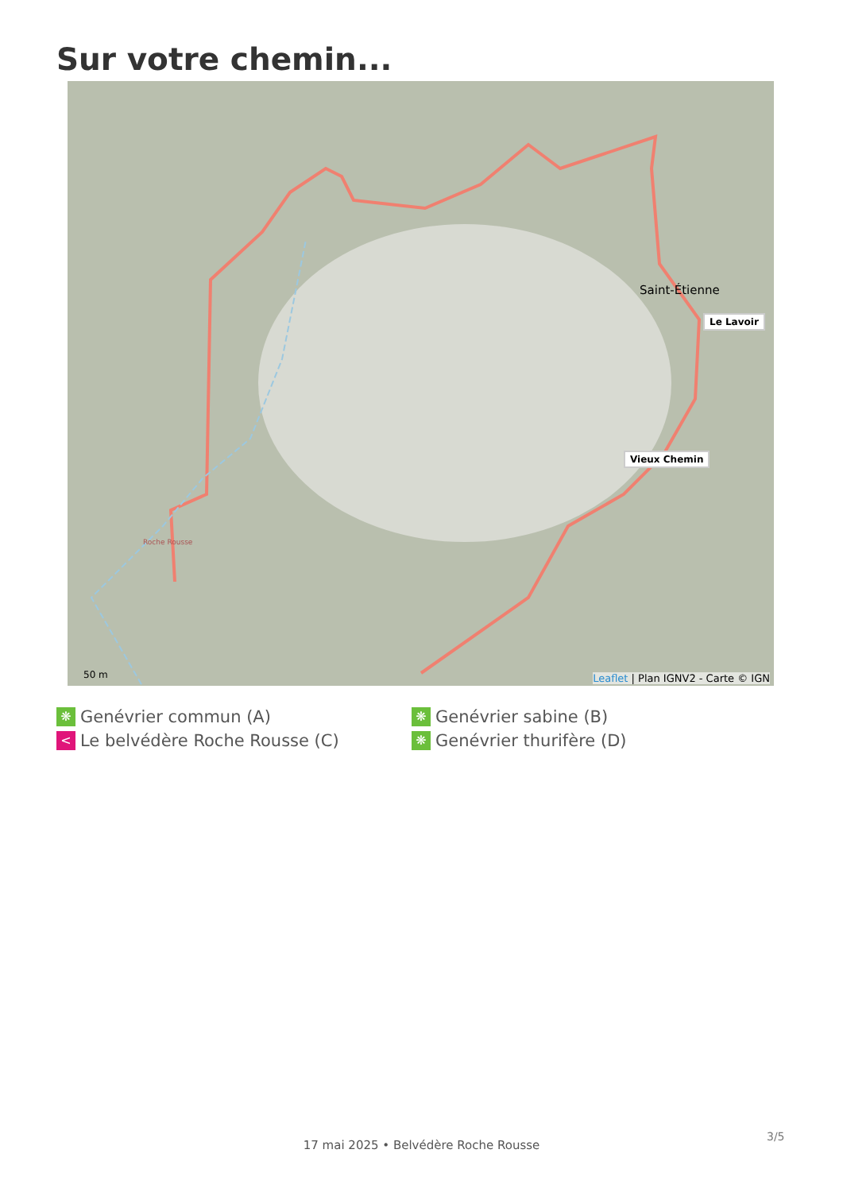Sur votre chemin...
Saint-Étienne
Le Lavoir
Vieux Chemin
Roche Rousse
50 m
Leaflet | Plan IGNV2 - Carte © IGN
❋ Genévrier commun (A)
❋ Genévrier sabine (B)
< Le belvédère Roche Rousse (C)
❋ Genévrier thurifère (D)
3/5
17 mai 2025 • Belvédère Roche Rousse